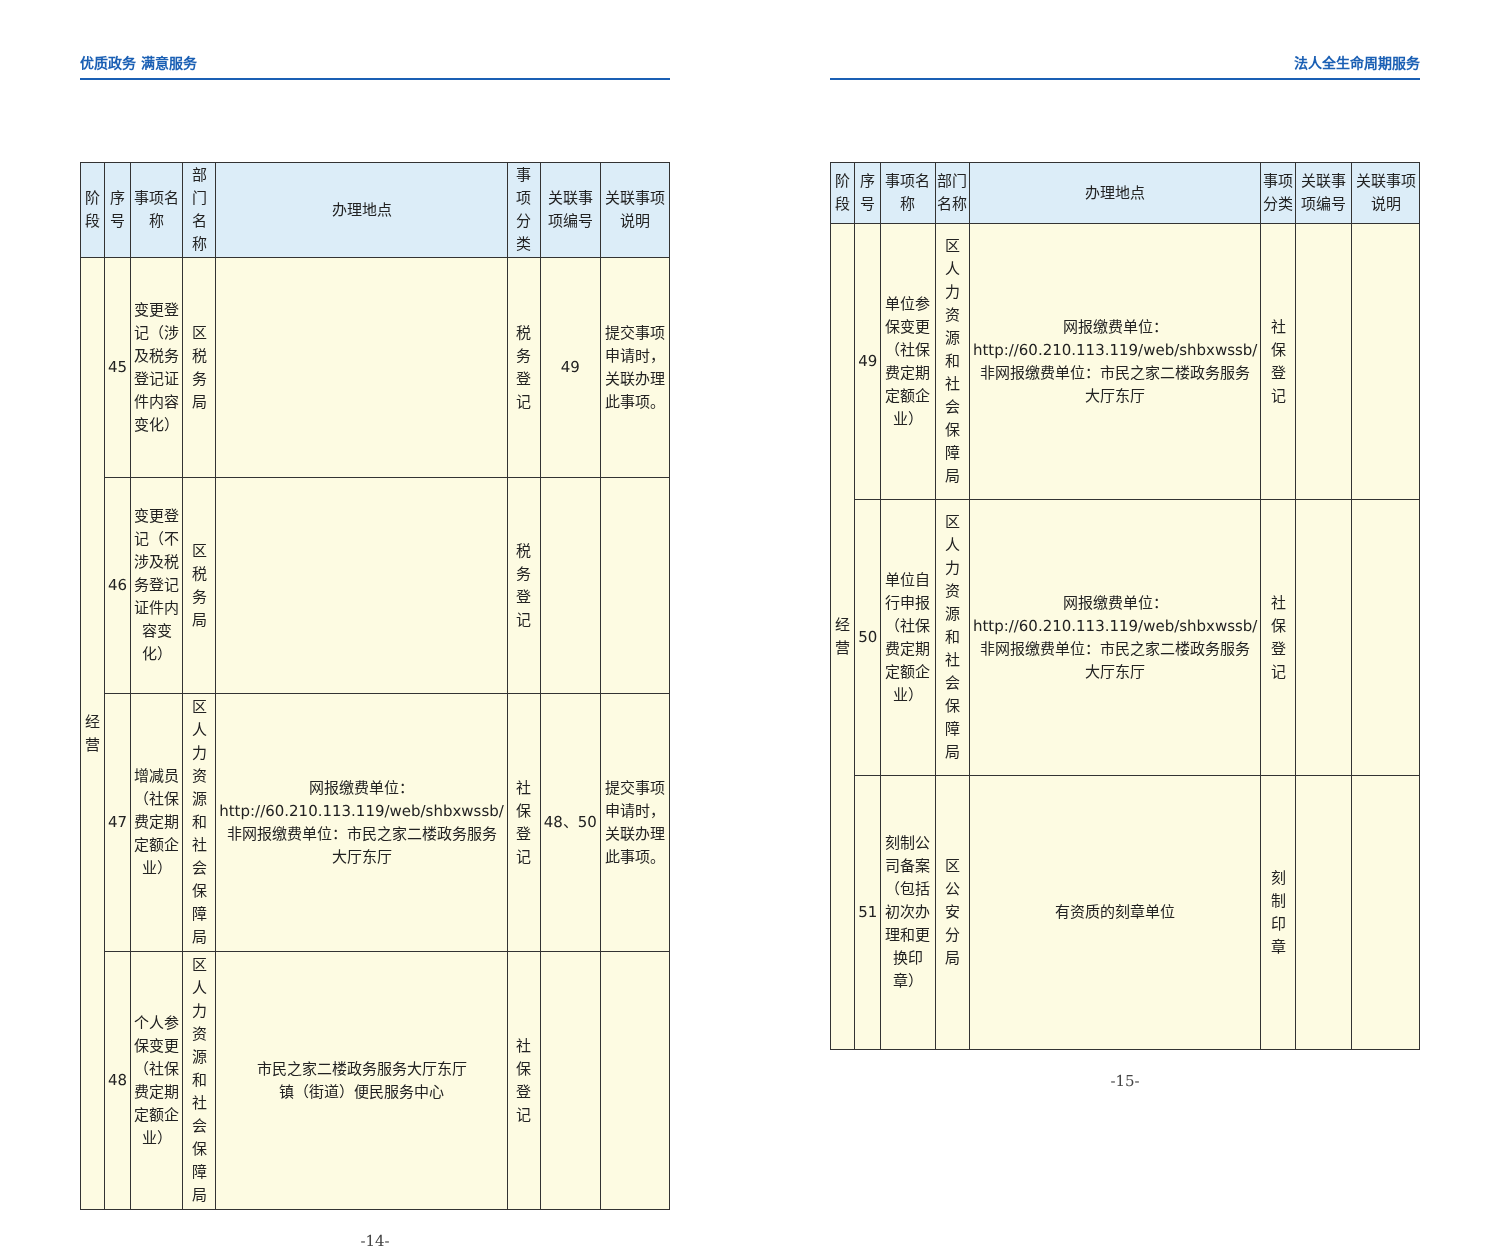优质政务 满意服务
| 阶段 | 序号 | 事项名称 | 部门名称 | 办理地点 | 事项分类 | 关联事项编号 | 关联事项说明 |
| --- | --- | --- | --- | --- | --- | --- | --- |
| 经营 | 45 | 变更登记（涉及税务登记证件内容变化） | 区税务局 | | 税务登记 | 49 | 提交事项申请时，关联办理此事项。 |
| | 46 | 变更登记（不涉及税务登记证件内容变化） | 区税务局 | | 税务登记 | | |
| | 47 | 增减员（社保费定期定额企业） | 区人力资源和社会保障局 | 网报缴费单位：http://60.210.113.119/web/shbxwssb/ 非网报缴费单位：市民之家二楼政务服务大厅东厅 | 社保登记 | 48、50 | 提交事项申请时，关联办理此事项。 |
| | 48 | 个人参保变更（社保费定期定额企业） | 区人力资源和社会保障局 | 市民之家二楼政务服务大厅东厅 镇（街道）便民服务中心 | 社保登记 | | |
-14-
法人全生命周期服务
| 阶段 | 序号 | 事项名称 | 部门名称 | 办理地点 | 事项分类 | 关联事项编号 | 关联事项说明 |
| --- | --- | --- | --- | --- | --- | --- | --- |
| 经营 | 49 | 单位参保变更（社保费定期定额企业） | 区人力资源和社会保障局 | 网报缴费单位：http://60.210.113.119/web/shbxwssb/ 非网报缴费单位：市民之家二楼政务服务大厅东厅 | 社保登记 | | |
| | 50 | 单位自行申报（社保费定期定额企业） | 区人力资源和社会保障局 | 网报缴费单位：http://60.210.113.119/web/shbxwssb/ 非网报缴费单位：市民之家二楼政务服务大厅东厅 | 社保登记 | | |
| | 51 | 刻制公司备案（包括初次办理和更换印章） | 区公安分局 | 有资质的刻章单位 | 刻制印章 | | |
-15-